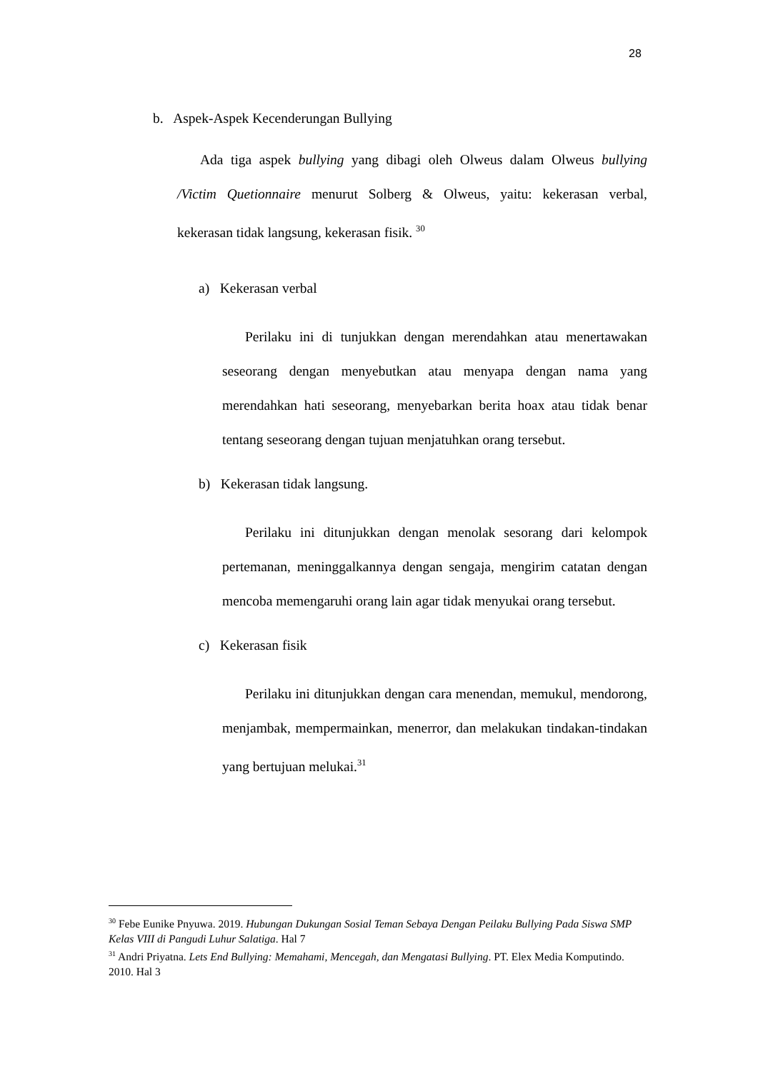28
b. Aspek-Aspek Kecenderungan Bullying
Ada tiga aspek bullying yang dibagi oleh Olweus dalam Olweus bullying /Victim Quetionnaire menurut Solberg & Olweus, yaitu: kekerasan verbal, kekerasan tidak langsung, kekerasan fisik. <sup>30</sup>
a) Kekerasan verbal
Perilaku ini di tunjukkan dengan merendahkan atau menertawakan seseorang dengan menyebutkan atau menyapa dengan nama yang merendahkan hati seseorang, menyebarkan berita hoax atau tidak benar tentang seseorang dengan tujuan menjatuhkan orang tersebut.
b) Kekerasan tidak langsung.
Perilaku ini ditunjukkan dengan menolak sesorang dari kelompok pertemanan, meninggalkannya dengan sengaja, mengirim catatan dengan mencoba memengaruhi orang lain agar tidak menyukai orang tersebut.
c) Kekerasan fisik
Perilaku ini ditunjukkan dengan cara menendan, memukul, mendorong, menjambak, mempermainkan, menerror, dan melakukan tindakan-tindakan yang bertujuan melukai.<sup>31</sup>
<sup>30</sup> Febe Eunike Pnyuwa. 2019. Hubungan Dukungan Sosial Teman Sebaya Dengan Peilaku Bullying Pada Siswa SMP Kelas VIII di Pangudi Luhur Salatiga. Hal 7
<sup>31</sup> Andri Priyatna. Lets End Bullying: Memahami, Mencegah, dan Mengatasi Bullying. PT. Elex Media Komputindo. 2010. Hal 3